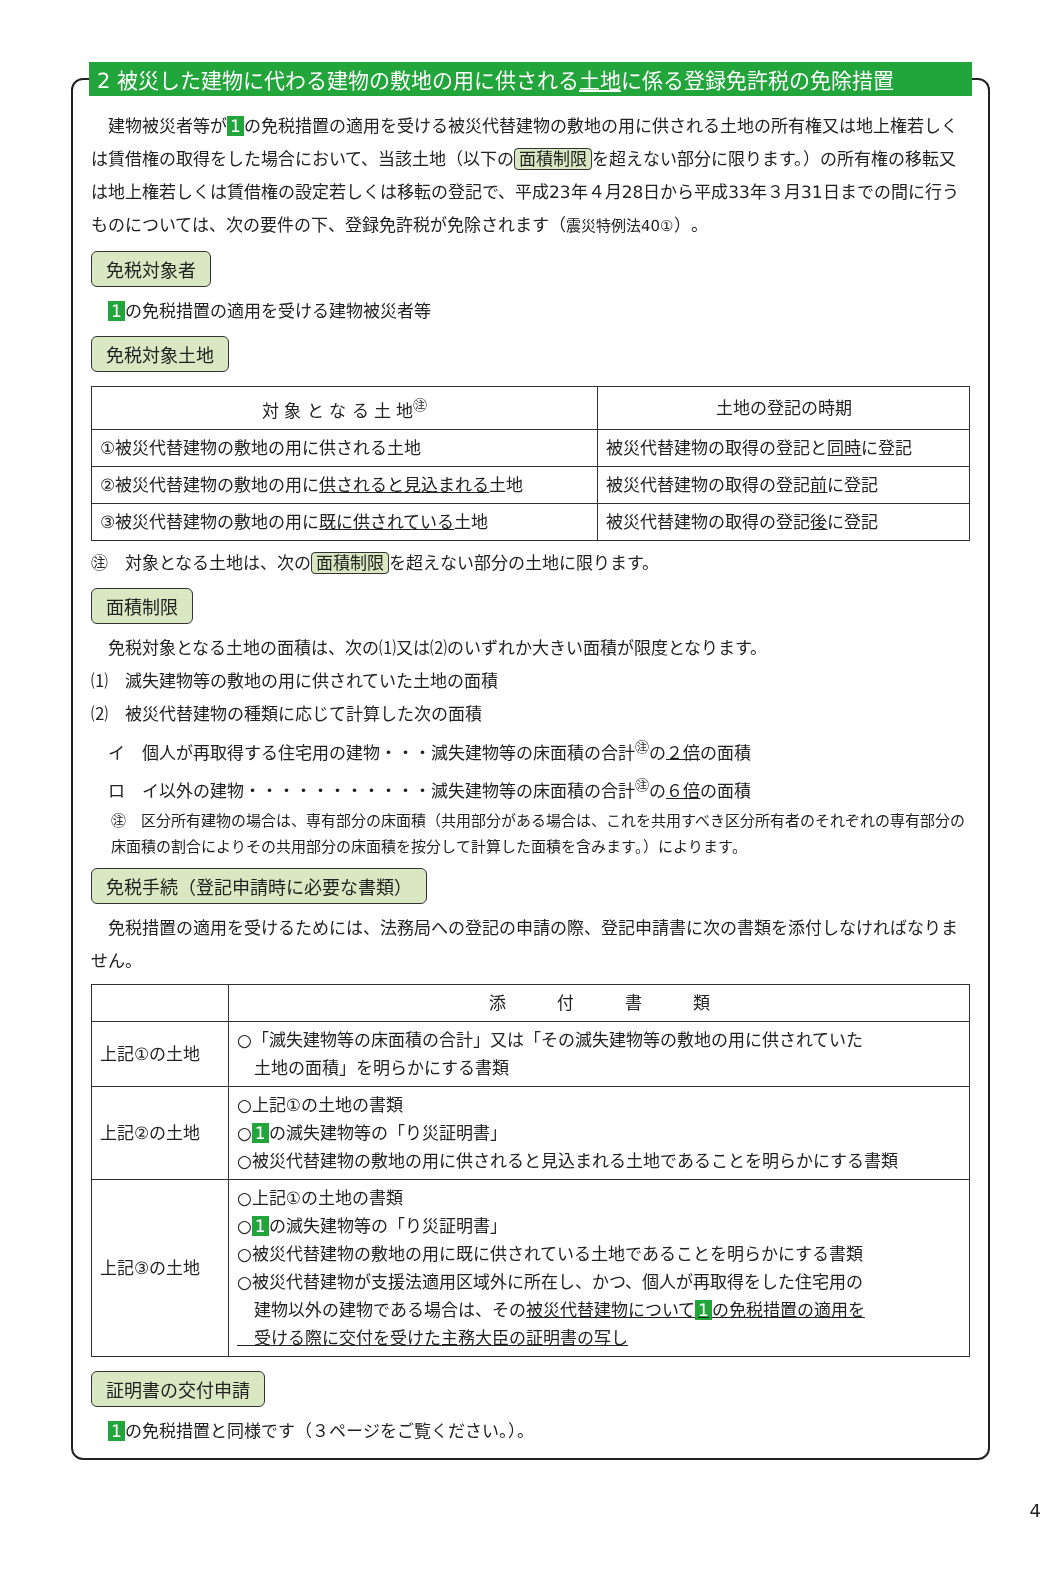2 被災した建物に代わる建物の敷地の用に供される土地に係る登録免許税の免除措置
　建物被災者等が 1 の免税措置の適用を受ける被災代替建物の敷地の用に供される土地の所有権又は地上権若しくは賃借権の取得をした場合において、当該土地（以下の 面積制限 を超えない部分に限ります。）の所有権の移転又は地上権若しくは賃借権の設定若しくは移転の登記で、平成23年４月28日から平成33年３月31日までの間に行うものについては、次の要件の下、登録免許税が免除されます（震災特例法40①）。
免税対象者
　1 の免税措置の適用を受ける建物被災者等
免税対象土地
| 対 象 と な る 土 地<sup>㊟</sup> | 土地の登記の時期 |
| --- | --- |
| ①被災代替建物の敷地の用に供される土地 | 被災代替建物の取得の登記と 同時 に登記 |
| ②被災代替建物の敷地の用に 供されると見込まれる 土地 | 被災代替建物の取得の登記 前 に登記 |
| ③被災代替建物の敷地の用に 既に供されている 土地 | 被災代替建物の取得の登記 後 に登記 |
㊟　対象となる土地は、次の 面積制限 を超えない部分の土地に限ります。
面積制限
　免税対象となる土地の面積は、次の⑴又は⑵のいずれか大きい面積が限度となります。
⑴　滅失建物等の敷地の用に供されていた土地の面積
⑵　被災代替建物の種類に応じて計算した次の面積
　イ　個人が再取得する住宅用の建物・・・滅失建物等の床面積の合計<sup>㊟</sup>の２倍の面積
　ロ　イ以外の建物・・・・・・・・・・・滅失建物等の床面積の合計<sup>㊟</sup>の６倍の面積
㊟　区分所有建物の場合は、専有部分の床面積（共用部分がある場合は、これを共用すべき区分所有者のそれぞれの専有部分の床面積の割合によりその共用部分の床面積を按分して計算した面積を含みます。）によります。
免税手続（登記申請時に必要な書類）
　免税措置の適用を受けるためには、法務局への登記の申請の際、登記申請書に次の書類を添付しなければなりません。
| | 添 付 書 類 |
| --- | --- |
| 上記①の土地 | ○「滅失建物等の床面積の合計」又は「その滅失建物等の敷地の用に供されていた 土地の面積」を明らかにする書類 |
| 上記②の土地 | ○上記①の土地の書類 ○ 1 の滅失建物等の「り災証明書」 ○被災代替建物の敷地の用に供されると見込まれる土地であることを明らかにする書類 |
| 上記③の土地 | ○上記①の土地の書類 ○ 1 の滅失建物等の「り災証明書」 ○被災代替建物の敷地の用に既に供されている土地であることを明らかにする書類 ○被災代替建物が支援法適用区域外に所在し、かつ、個人が再取得をした住宅用の 建物以外の建物である場合は、その 被災代替建物について 1 の免税措置の適用を 受ける際に交付を受けた主務大臣の証明書の写し |
証明書の交付申請
　1 の免税措置と同様です（３ページをご覧ください。）。
4